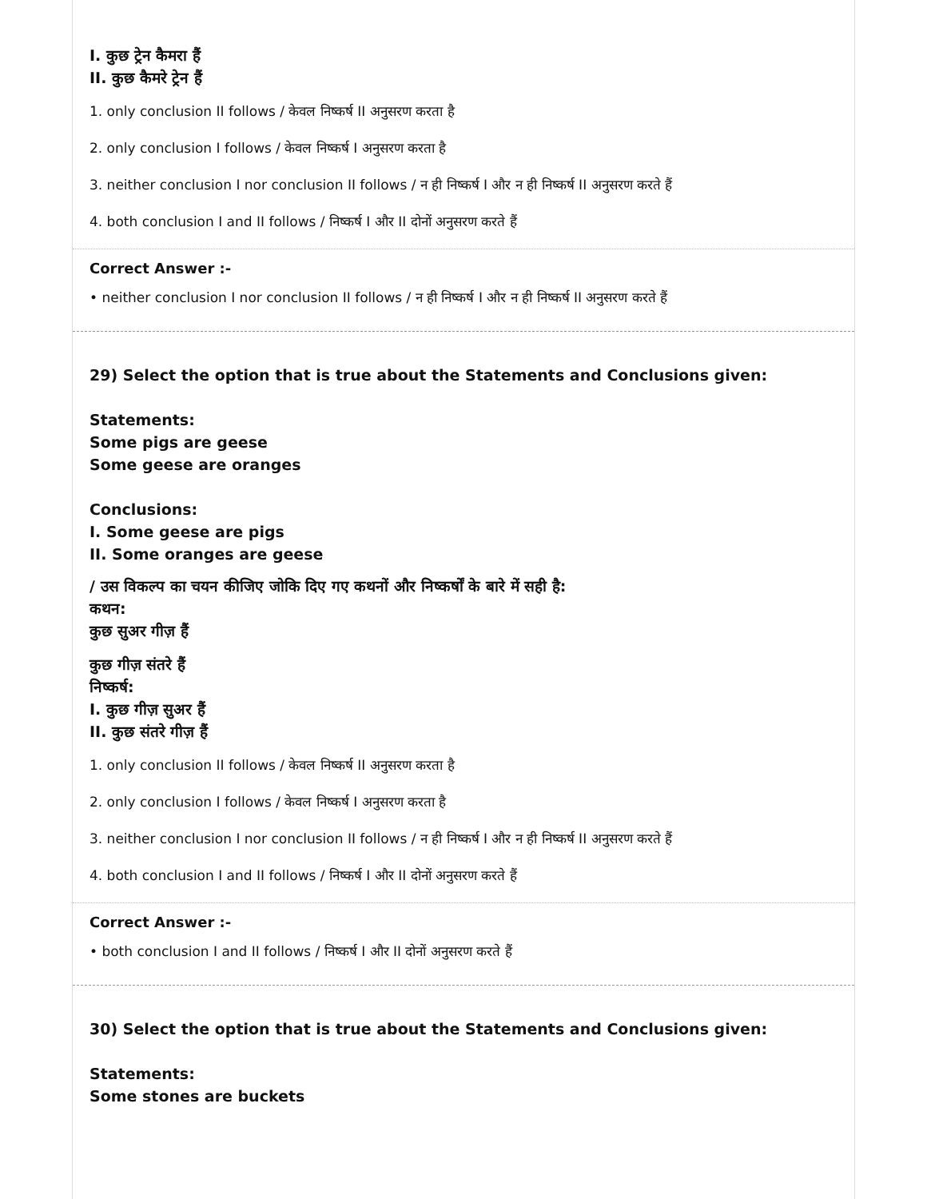I. कुछ ट्रेन कैमरा हैं
II. कुछ कैमरे ट्रेन हैं
1. only conclusion II follows / केवल निष्कर्ष II अनुसरण करता है
2. only conclusion I follows / केवल निष्कर्ष I अनुसरण करता है
3. neither conclusion I nor conclusion II follows / न ही निष्कर्ष I और न ही निष्कर्ष II अनुसरण करते हैं
4. both conclusion I and II follows / निष्कर्ष I और II दोनों अनुसरण करते हैं
Correct Answer :-
• neither conclusion I nor conclusion II follows / न ही निष्कर्ष I और न ही निष्कर्ष II अनुसरण करते हैं
29) Select the option that is true about the Statements and Conclusions given:
Statements:
Some pigs are geese
Some geese are oranges
Conclusions:
I. Some geese are pigs
II. Some oranges are geese
/ उस विकल्प का चयन कीजिए जोकि दिए गए कथनों और निष्कर्षों के बारे में सही है:
कथन:
कुछ सुअर गीज़ हैं
कुछ गीज़ संतरे हैं
निष्कर्ष:
I. कुछ गीज़ सुअर हैं
II. कुछ संतरे गीज़ हैं
1. only conclusion II follows / केवल निष्कर्ष II अनुसरण करता है
2. only conclusion I follows / केवल निष्कर्ष I अनुसरण करता है
3. neither conclusion I nor conclusion II follows / न ही निष्कर्ष I और न ही निष्कर्ष II अनुसरण करते हैं
4. both conclusion I and II follows / निष्कर्ष I और II दोनों अनुसरण करते हैं
Correct Answer :-
• both conclusion I and II follows / निष्कर्ष I और II दोनों अनुसरण करते हैं
30) Select the option that is true about the Statements and Conclusions given:
Statements:
Some stones are buckets